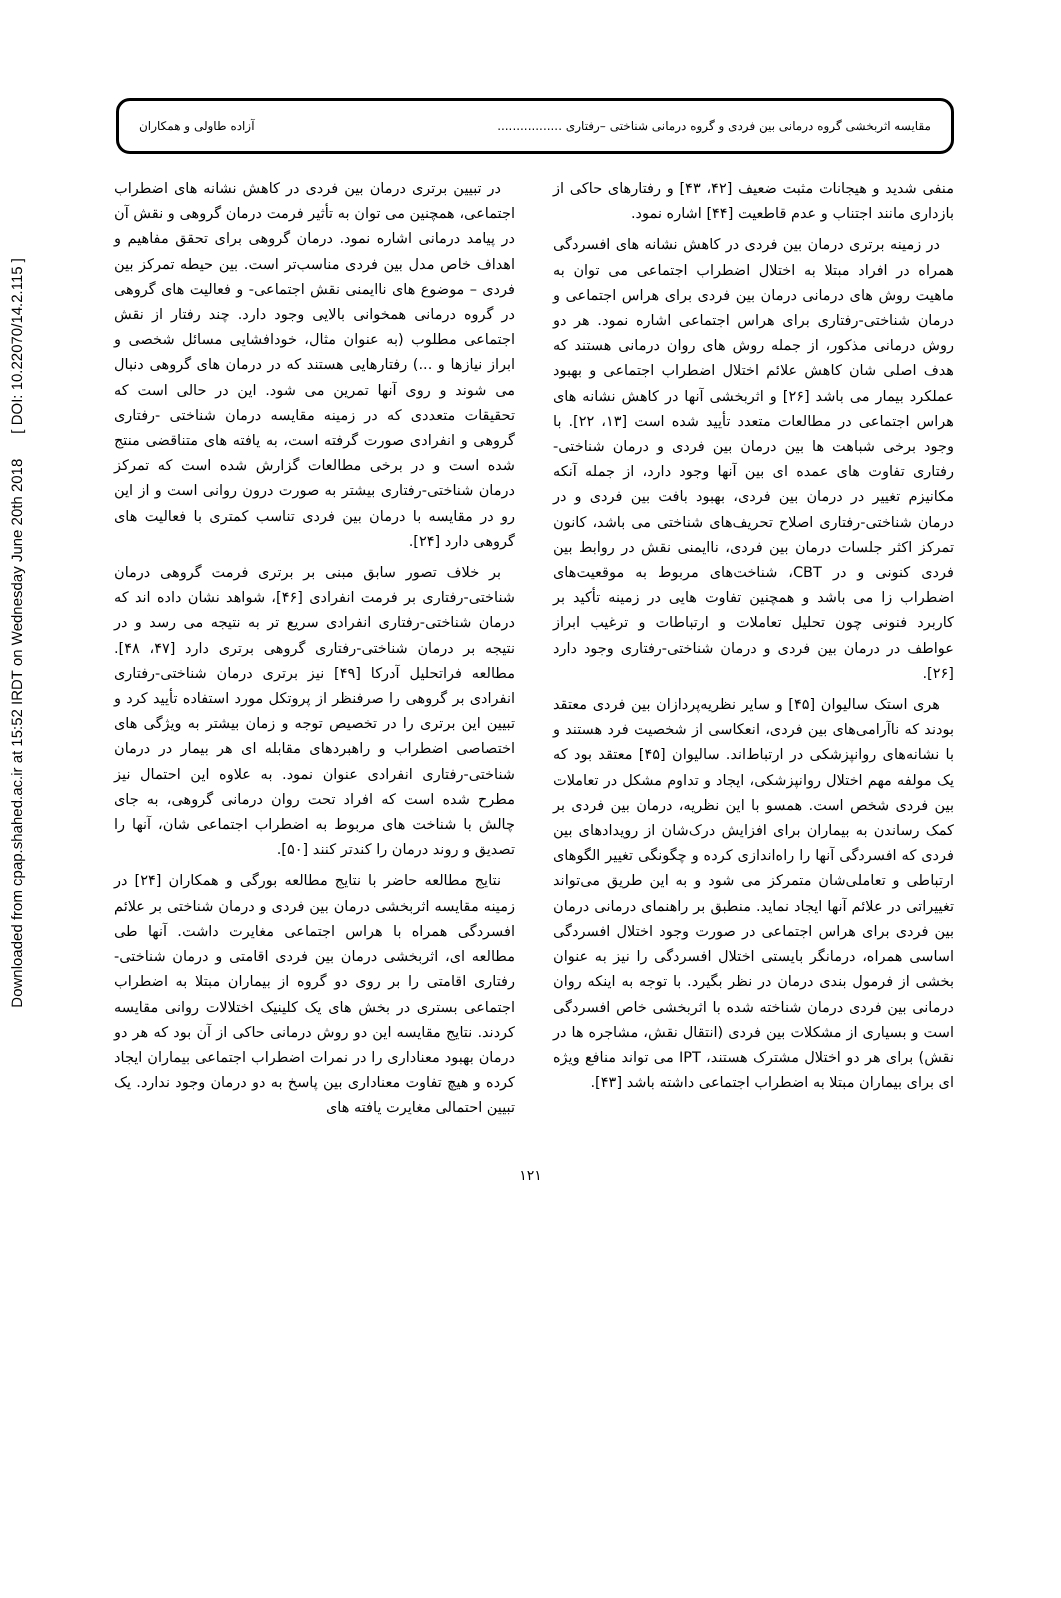Downloaded from cpap.shahed.ac.ir at 15:52 IRDT on Wednesday June 20th 2018 [ DOI: 10.22070/14.2.115 ]
مقایسه اثربخشی گروه درمانی بین فردی و گروه درمانی شناختی –رفتاری ................. آزاده طاولی و همکاران
منفی شدید و هیجانات مثبت ضعیف [۴۲، ۴۳] و رفتارهای حاکی از بازداری مانند اجتناب و عدم قاطعیت [۴۴] اشاره نمود.
در زمینه برتری درمان بین فردی در کاهش نشانه های افسردگی همراه در افراد مبتلا به اختلال اضطراب اجتماعی می توان به ماهیت روش های درمانی درمان بین فردی برای هراس اجتماعی و درمان شناختی-رفتاری برای هراس اجتماعی اشاره نمود. هر دو روش درمانی مذکور، از جمله روش های روان درمانی هستند که هدف اصلی شان کاهش علائم اختلال اضطراب اجتماعی و بهبود عملکرد بیمار می باشد [۲۶] و اثربخشی آنها در کاهش نشانه های هراس اجتماعی در مطالعات متعدد تأیید شده است [۱۳، ۲۲]. با وجود برخی شباهت ها بین درمان بین فردی و درمان شناختی-رفتاری تفاوت های عمده ای بین آنها وجود دارد، از جمله آنکه مکانیزم تغییر در درمان بین فردی، بهبود بافت بین فردی و در درمان شناختی-رفتاری اصلاح تحریف‌های شناختی می باشد، کانون تمرکز اکثر جلسات درمان بین فردی، نا‌ایمنی نقش در روابط بین فردی کنونی و در CBT، شناخت‌های مربوط به موقعیت‌های اضطراب زا می باشد و همچنین تفاوت هایی در زمینه تأکید بر کاربرد فنونی چون تحلیل تعاملات و ارتباطات و ترغیب ابراز عواطف در درمان بین فردی و درمان شناختی-رفتاری وجود دارد [۲۶].
هری استک سالیوان [۴۵] و سایر نظریه‌پردازان بین فردی معتقد بودند که ناآرامی‌های بین فردی، انعکاسی از شخصیت فرد هستند و با نشانه‌های روانپزشکی در ارتباط‌اند. سالیوان [۴۵] معتقد بود که یک مولفه مهم اختلال روانپزشکی، ایجاد و تداوم مشکل در تعاملات بین فردی شخص است. همسو با این نظریه، درمان بین فردی بر کمک رساندن به بیماران برای افزایش درک‌شان از رویدادهای بین فردی که افسردگی آنها را راه‌اندازی کرده و چگونگی تغییر الگوهای ارتباطی و تعاملی‌شان متمرکز می شود و به این طریق می‌تواند تغییراتی در علائم آنها ایجاد نماید. منطبق بر راهنمای درمانی درمان بین فردی برای هراس اجتماعی در صورت وجود اختلال افسردگی اساسی همراه، درمانگر بایستی اختلال افسردگی را نیز به عنوان بخشی از فرمول بندی درمان در نظر بگیرد. با توجه به اینکه روان درمانی بین فردی درمان شناخته شده با اثربخشی خاص افسردگی است و بسیاری از مشکلات بین فردی (انتقال نقش، مشاجره ها در نقش) برای هر دو اختلال مشترک هستند، IPT می تواند منافع ویژه ای برای بیماران مبتلا به اضطراب اجتماعی داشته باشد [۴۳].
در تبیین برتری درمان بین فردی در کاهش نشانه های اضطراب اجتماعی، همچنین می توان به تأثیر فرمت درمان گروهی و نقش آن در پیامد درمانی اشاره نمود. درمان گروهی برای تحقق مفاهیم و اهداف خاص مدل بین فردی مناسب‌تر است. بین حیطه تمرکز بین فردی – موضوع های ناایمنی نقش اجتماعی- و فعالیت های گروهی در گروه درمانی همخوانی بالایی وجود دارد. چند رفتار از نقش اجتماعی مطلوب (به عنوان مثال، خودافشایی مسائل شخصی و ابراز نیازها و ...) رفتارهایی هستند که در درمان های گروهی دنبال می شوند و روی آنها تمرین می شود. این در حالی است که تحقیقات متعددی که در زمینه مقایسه درمان شناختی -رفتاری گروهی و انفرادی صورت گرفته است، به یافته های متناقضی منتج شده است و در برخی مطالعات گزارش شده است که تمرکز درمان شناختی-رفتاری بیشتر به صورت درون روانی است و از این رو در مقایسه با درمان بین فردی تناسب کمتری با فعالیت های گروهی دارد [۲۴].
بر خلاف تصور سابق مبنی بر برتری فرمت گروهی درمان شناختی-رفتاری بر فرمت انفرادی [۴۶]، شواهد نشان داده اند که درمان شناختی-رفتاری انفرادی سریع تر به نتیجه می رسد و در نتیجه بر درمان شناختی-رفتاری گروهی برتری دارد [۴۷، ۴۸]. مطالعه فراتحلیل آدرکا [۴۹] نیز برتری درمان شناختی-رفتاری انفرادی بر گروهی را صرفنظر از پروتکل مورد استفاده تأیید کرد و تبیین این برتری را در تخصیص توجه و زمان بیشتر به ویژگی های اختصاصی اضطراب و راهبردهای مقابله ای هر بیمار در درمان شناختی-رفتاری انفرادی عنوان نمود. به علاوه این احتمال نیز مطرح شده است که افراد تحت روان درمانی گروهی، به جای چالش با شناخت های مربوط به اضطراب اجتماعی شان، آنها را تصدیق و روند درمان را کندتر کنند [۵۰].
نتایج مطالعه حاضر با نتایج مطالعه بورگی و همکاران [۲۴] در زمینه مقایسه اثربخشی درمان بین فردی و درمان شناختی بر علائم افسردگی همراه با هراس اجتماعی مغایرت داشت. آنها طی مطالعه ای، اثربخشی درمان بین فردی اقامتی و درمان شناختی-رفتاری اقامتی را بر روی دو گروه از بیماران مبتلا به اضطراب اجتماعی بستری در بخش های یک کلینیک اختلالات روانی مقایسه کردند. نتایج مقایسه این دو روش درمانی حاکی از آن بود که هر دو درمان بهبود معناداری را در نمرات اضطراب اجتماعی بیماران ایجاد کرده و هیچ تفاوت معناداری بین پاسخ به دو درمان وجود ندارد. یک تبیین احتمالی مغایرت یافته های
۱۲۱